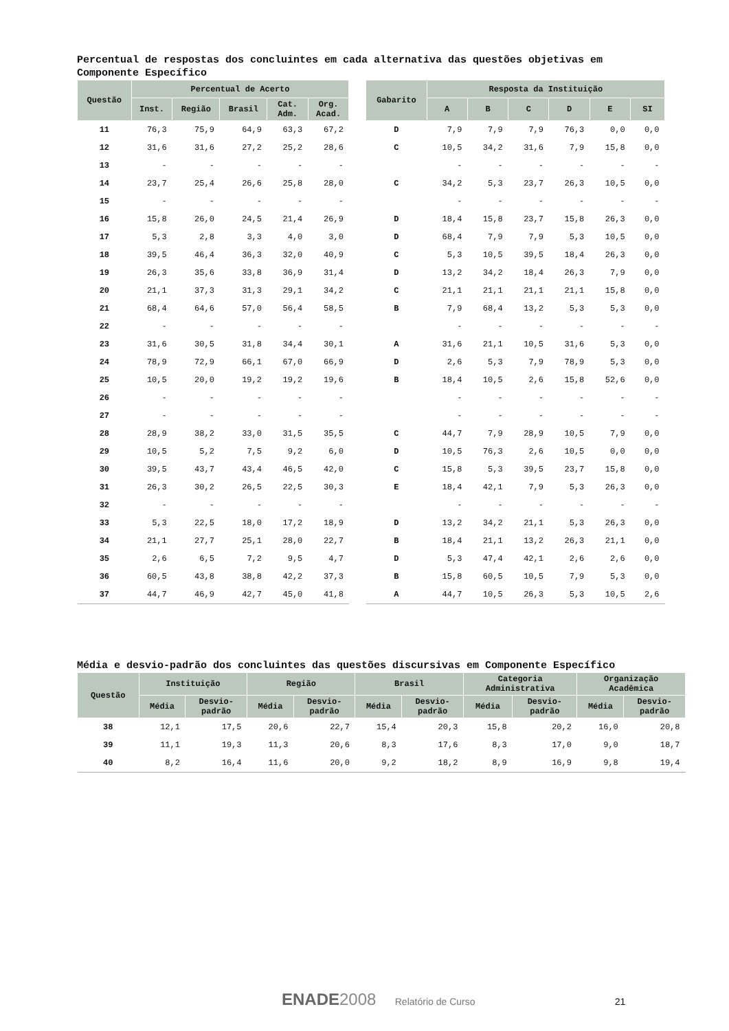Percentual de respostas dos concluintes em cada alternativa das questões objetivas em Componente Específico
| Questão | Percentual de Acerto | | | | | | Gabarito | Resposta da Instituição | | | | | |
| | Inst. | Região | Brasil | Cat. Adm. | Org. Acad. | | | A | B | C | D | E | SI |
| 11 | 76,3 | 75,9 | 64,9 | 63,3 | 67,2 | | D | 7,9 | 7,9 | 7,9 | 76,3 | 0,0 | 0,0 |
| 12 | 31,6 | 31,6 | 27,2 | 25,2 | 28,6 | | C | 10,5 | 34,2 | 31,6 | 7,9 | 15,8 | 0,0 |
| 13 | - | - | - | - | - | | | - | - | - | - | - | - |
| 14 | 23,7 | 25,4 | 26,6 | 25,8 | 28,0 | | C | 34,2 | 5,3 | 23,7 | 26,3 | 10,5 | 0,0 |
| 15 | - | - | - | - | - | | | - | - | - | - | - | - |
| 16 | 15,8 | 26,0 | 24,5 | 21,4 | 26,9 | | D | 18,4 | 15,8 | 23,7 | 15,8 | 26,3 | 0,0 |
| 17 | 5,3 | 2,8 | 3,3 | 4,0 | 3,0 | | D | 68,4 | 7,9 | 7,9 | 5,3 | 10,5 | 0,0 |
| 18 | 39,5 | 46,4 | 36,3 | 32,0 | 40,9 | | C | 5,3 | 10,5 | 39,5 | 18,4 | 26,3 | 0,0 |
| 19 | 26,3 | 35,6 | 33,8 | 36,9 | 31,4 | | D | 13,2 | 34,2 | 18,4 | 26,3 | 7,9 | 0,0 |
| 20 | 21,1 | 37,3 | 31,3 | 29,1 | 34,2 | | C | 21,1 | 21,1 | 21,1 | 21,1 | 15,8 | 0,0 |
| 21 | 68,4 | 64,6 | 57,0 | 56,4 | 58,5 | | B | 7,9 | 68,4 | 13,2 | 5,3 | 5,3 | 0,0 |
| 22 | - | - | - | - | - | | | - | - | - | - | - | - |
| 23 | 31,6 | 30,5 | 31,8 | 34,4 | 30,1 | | A | 31,6 | 21,1 | 10,5 | 31,6 | 5,3 | 0,0 |
| 24 | 78,9 | 72,9 | 66,1 | 67,0 | 66,9 | | D | 2,6 | 5,3 | 7,9 | 78,9 | 5,3 | 0,0 |
| 25 | 10,5 | 20,0 | 19,2 | 19,2 | 19,6 | | B | 18,4 | 10,5 | 2,6 | 15,8 | 52,6 | 0,0 |
| 26 | - | - | - | - | - | | | - | - | - | - | - | - |
| 27 | - | - | - | - | - | | | - | - | - | - | - | - |
| 28 | 28,9 | 38,2 | 33,0 | 31,5 | 35,5 | | C | 44,7 | 7,9 | 28,9 | 10,5 | 7,9 | 0,0 |
| 29 | 10,5 | 5,2 | 7,5 | 9,2 | 6,0 | | D | 10,5 | 76,3 | 2,6 | 10,5 | 0,0 | 0,0 |
| 30 | 39,5 | 43,7 | 43,4 | 46,5 | 42,0 | | C | 15,8 | 5,3 | 39,5 | 23,7 | 15,8 | 0,0 |
| 31 | 26,3 | 30,2 | 26,5 | 22,5 | 30,3 | | E | 18,4 | 42,1 | 7,9 | 5,3 | 26,3 | 0,0 |
| 32 | - | - | - | - | - | | | - | - | - | - | - | - |
| 33 | 5,3 | 22,5 | 18,0 | 17,2 | 18,9 | | D | 13,2 | 34,2 | 21,1 | 5,3 | 26,3 | 0,0 |
| 34 | 21,1 | 27,7 | 25,1 | 28,0 | 22,7 | | B | 18,4 | 21,1 | 13,2 | 26,3 | 21,1 | 0,0 |
| 35 | 2,6 | 6,5 | 7,2 | 9,5 | 4,7 | | D | 5,3 | 47,4 | 42,1 | 2,6 | 2,6 | 0,0 |
| 36 | 60,5 | 43,8 | 38,8 | 42,2 | 37,3 | | B | 15,8 | 60,5 | 10,5 | 7,9 | 5,3 | 0,0 |
| 37 | 44,7 | 46,9 | 42,7 | 45,0 | 41,8 | | A | 44,7 | 10,5 | 26,3 | 5,3 | 10,5 | 2,6 |
Média e desvio-padrão dos concluintes das questões discursivas em Componente Específico
| Questão | Instituição | | Região | | Brasil | | Categoria Administrativa | | Organização Acadêmica | |
| --- | --- | --- | --- | --- | --- | --- | --- | --- | --- | --- |
| | Média | Desvio- padrão | Média | Desvio- padrão | Média | Desvio- padrão | Média | Desvio- padrão | Média | Desvio- padrão |
| 38 | 12,1 | 17,5 | 20,6 | 22,7 | 15,4 | 20,3 | 15,8 | 20,2 | 16,0 | 20,8 |
| 39 | 11,1 | 19,3 | 11,3 | 20,6 | 8,3 | 17,6 | 8,3 | 17,0 | 9,0 | 18,7 |
| 40 | 8,2 | 16,4 | 11,6 | 20,0 | 9,2 | 18,2 | 8,9 | 16,9 | 9,8 | 19,4 |
ENADE 2008 Relatório de Curso 21